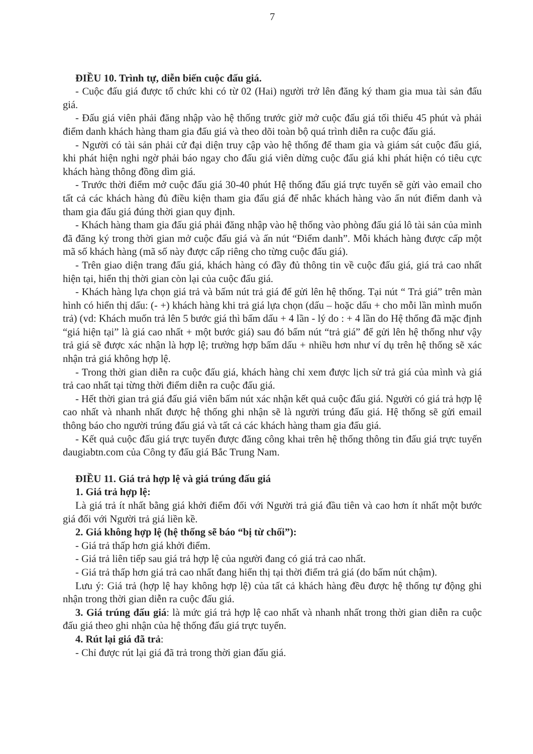7
ĐIỀU 10. Trình tự, diễn biến cuộc đấu giá.
- Cuộc đấu giá được tổ chức khi có từ 02 (Hai) người trở lên đăng ký tham gia mua tài sản đấu giá.
- Đấu giá viên phải đăng nhập vào hệ thống trước giờ mở cuộc đấu giá tối thiểu 45 phút và phải điểm danh khách hàng tham gia đấu giá và theo dõi toàn bộ quá trình diễn ra cuộc đấu giá.
- Người có tài sản phải cử đại diện truy cập vào hệ thống để tham gia và giám sát cuộc đấu giá, khi phát hiện nghi ngờ phải báo ngay cho đấu giá viên dừng cuộc đấu giá khi phát hiện có tiêu cực khách hàng thông đồng dìm giá.
- Trước thời điểm mở cuộc đấu giá 30-40 phút Hệ thống đấu giá trực tuyến sẽ gửi vào email cho tất cả các khách hàng đủ điều kiện tham gia đấu giá để nhắc khách hàng vào ấn nút điểm danh và tham gia đấu giá đúng thời gian quy định.
- Khách hàng tham gia đấu giá phải đăng nhập vào hệ thống vào phòng đấu giá lô tài sản của mình đã đăng ký trong thời gian mở cuộc đấu giá và ấn nút “Điểm danh”. Mỗi khách hàng được cấp một mã số khách hàng (mã số này được cấp riêng cho từng cuộc đấu giá).
- Trên giao diện trang đấu giá, khách hàng có đầy đủ thông tin về cuộc đấu giá, giá trả cao nhất hiện tại, hiển thị thời gian còn lại của cuộc đấu giá.
- Khách hàng lựa chọn giá trả và bấm nút trả giá để gửi lên hệ thống. Tại nút “ Trả giá” trên màn hình có hiển thị dấu: (- +) khách hàng khi trả giá lựa chọn (dấu – hoặc dấu + cho mỗi lần mình muốn trả) (vd: Khách muốn trả lên 5 bước giá thì bấm dấu + 4 lần - lý do : + 4 lần do Hệ thống đã mặc định “giá hiện tại” là giá cao nhất + một bước giá) sau đó bấm nút “trả giá” để gửi lên hệ thống như vậy trả giá sẽ được xác nhận là hợp lệ; trường hợp bấm dấu + nhiều hơn như ví dụ trên hệ thống sẽ xác nhận trả giá không hợp lệ.
- Trong thời gian diễn ra cuộc đấu giá, khách hàng chỉ xem được lịch sử trả giá của mình và giá trả cao nhất tại từng thời điểm diễn ra cuộc đấu giá.
- Hết thời gian trả giá đấu giá viên bấm nút xác nhận kết quả cuộc đấu giá. Người có giá trả hợp lệ cao nhất và nhanh nhất được hệ thống ghi nhận sẽ là người trúng đấu giá. Hệ thống sẽ gửi email thông báo cho người trúng đấu giá và tất cả các khách hàng tham gia đấu giá.
- Kết quả cuộc đấu giá trực tuyến được đăng công khai trên hệ thống thông tin đấu giá trực tuyến daugiabtn.com của Công ty đấu giá Bắc Trung Nam.
ĐIỀU 11. Giá trả hợp lệ và giá trúng đấu giá
1. Giá trả hợp lệ:
Là giá trả ít nhất bằng giá khởi điểm đối với Người trả giá đầu tiên và cao hơn ít nhất một bước giá đối với Người trả giá liền kề.
2. Giá không hợp lệ (hệ thống sẽ báo “bị từ chối”):
- Giá trả thấp hơn giá khởi điểm.
- Giá trả liên tiếp sau giá trả hợp lệ của người đang có giá trả cao nhất.
- Giá trả thấp hơn giá trả cao nhất đang hiển thị tại thời điểm trả giá (do bấm nút chậm).
Lưu ý: Giá trả (hợp lệ hay không hợp lệ) của tất cả khách hàng đều được hệ thống tự động ghi nhận trong thời gian diễn ra cuộc đấu giá.
3. Giá trúng đấu giá: là mức giá trả hợp lệ cao nhất và nhanh nhất trong thời gian diễn ra cuộc đấu giá theo ghi nhận của hệ thống đấu giá trực tuyến.
4. Rút lại giá đã trả:
- Chỉ được rút lại giá đã trả trong thời gian đấu giá.